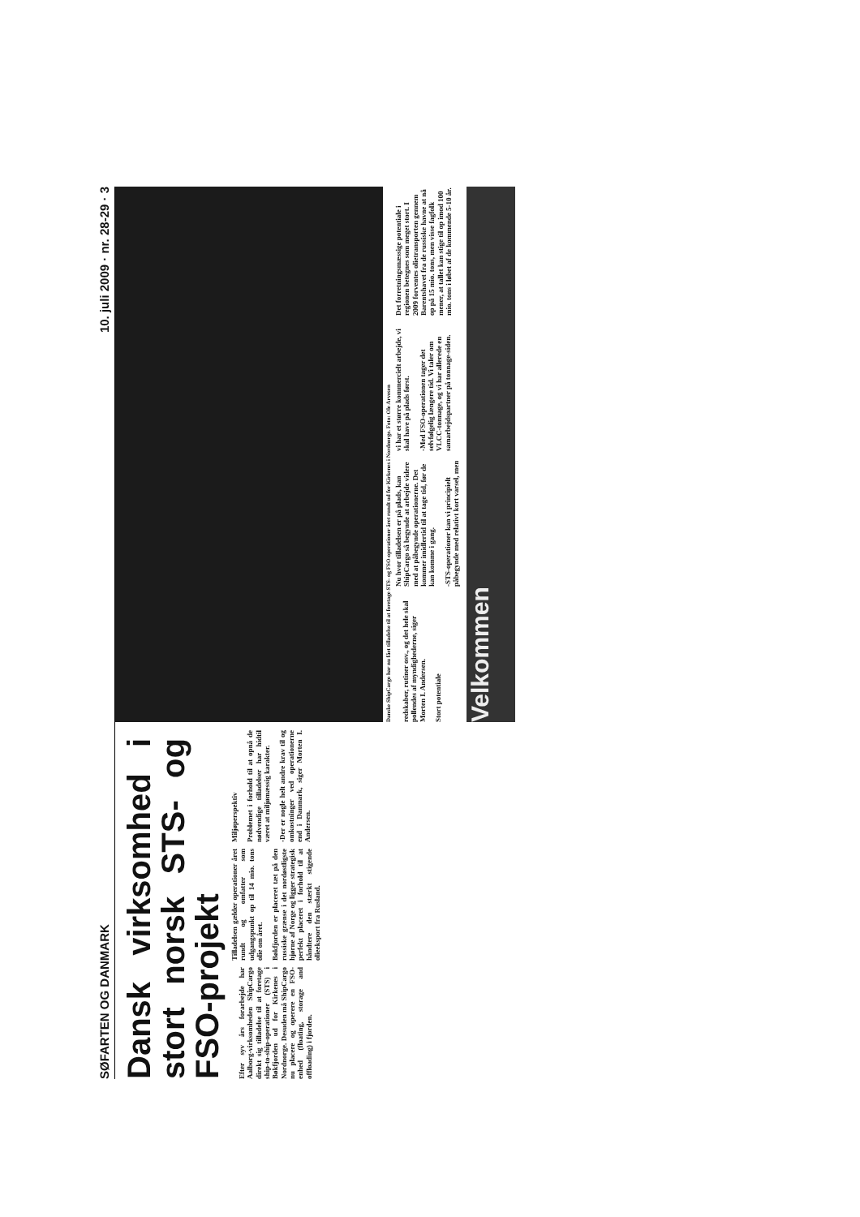SØFARTEN OG DANMARK 10. juli 2009 · nr. 28-29 · 3
Dansk virksomhed i stort norsk STS- og FSO-projekt
Efter syv års forarbejde har Aalborg-virksomheden ShipCargo direkt sig tilladelse til at foretage ship-to-ship-operationer (STS) i Bøkfjorden ud for Kirkenes i Nordnorge. Desuden må ShipCargo nu placere og operere en FSO-enhed (floating, storage and offloading) i fjorden.
Tilladelsen gælder operationer året rundt og omfatter som udgangspunkt op til 14 mio. tons olie om året.
Bøkfjorden er placeret tæt på den russiske grænse i det nordøstligste hjørne af Norge og ligger strategisk perfekt placeret i forhold til at håndtere den stærkt stigende olieeksport fra Rusland.
Miljøperspektiv
Problemet i forhold til at opnå de nødvendige tilladelser har hidtil været at miljømæssig karakter.
-Der er nogle helt andre krav til og omkostninger ved operationerne end i Danmark, siger Morten I. Andersen.
Danske ShipCargo har nu fået tilladelse til at foretage STS- og FSO-operationer året rundt ud for Kirkenes i Nordnorge. Foto: Ole Arvesen
redskaber, rutiner osv., og det hele skal pollendes af myndighederne, siger Morten I. Andersen.
Stort potentiale
Nu hvor tilladelsen er på plads, kan ShipCargo så begynde at arbejde videre med at påbegynde operationerne. Det kommer imidlertid til at tage tid, før de kan komme i gang.
-STS-operationer kan vi principielt påbegynde med relativt kort varsel, men vi har et større kommercielt arbejde, vi skal have på plads først.
-Med FSO-operationen tager det selvfølgelig længere tid. Vi taler om VLCC-tonnage, og vi har allerede en samarbejdspartner på tonnage-siden.
Det forretningsmæssige potentiale i regionen betegnes som meget stort. I 2009 forventes olietransporten gennem Barentshavet fra de russiske havne at nå op på 15 mio. tons, men visse fagfolk mener, at tallet kan stige til op imod 100 mio. tons i løbet af de kommende 5-10 år.
Velkommen